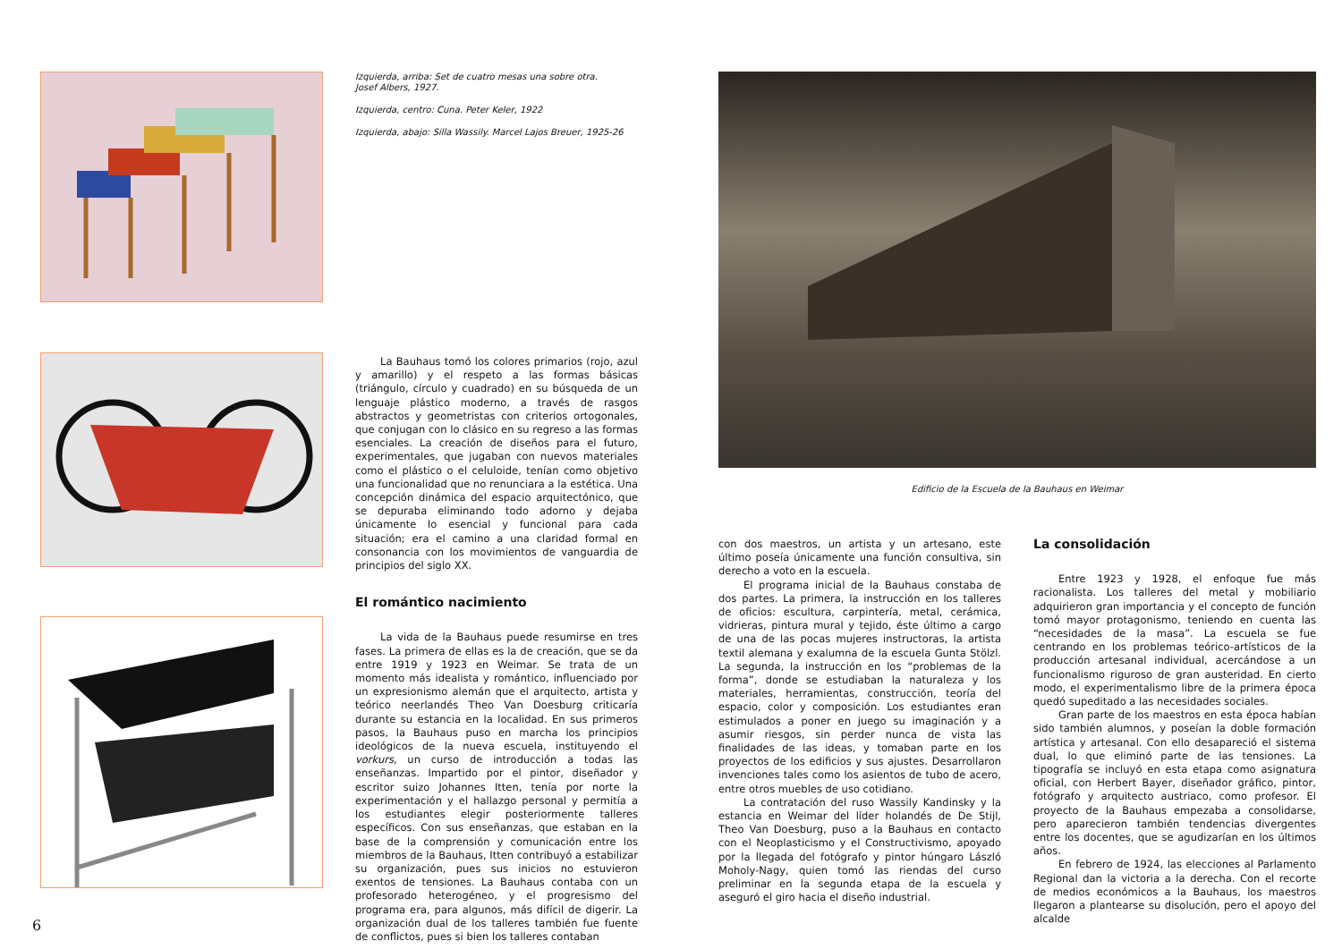Izquierda, arriba: Set de cuatro mesas una sobre otra.
Josef Albers, 1927.
Izquierda, centro: Cuna. Peter Keler, 1922
Izquierda, abajo: Silla Wassily. Marcel Lajos Breuer, 1925-26
La Bauhaus tomó los colores primarios (rojo, azul y amarillo) y el respeto a las formas básicas (triángulo, círculo y cuadrado) en su búsqueda de un lenguaje plástico moderno, a través de rasgos abstractos y geometristas con criterios ortogonales, que conjugan con lo clásico en su regreso a las formas esenciales. La creación de diseños para el futuro, experimentales, que jugaban con nuevos materiales como el plástico o el celuloide, tenían como objetivo una funcionalidad que no renunciara a la estética. Una concepción dinámica del espacio arquitectónico, que se depuraba eliminando todo adorno y dejaba únicamente lo esencial y funcional para cada situación; era el camino a una claridad formal en consonancia con los movimientos de vanguardia de principios del siglo XX.
El romántico nacimiento
La vida de la Bauhaus puede resumirse en tres fases. La primera de ellas es la de creación, que se da entre 1919 y 1923 en Weimar. Se trata de un momento más idealista y romántico, influenciado por un expresionismo alemán que el arquitecto, artista y teórico neerlandés Theo Van Doesburg criticaría durante su estancia en la localidad. En sus primeros pasos, la Bauhaus puso en marcha los principios ideológicos de la nueva escuela, instituyendo el vorkurs, un curso de introducción a todas las enseñanzas. Impartido por el pintor, diseñador y escritor suizo Johannes Itten, tenía por norte la experimentación y el hallazgo personal y permitía a los estudiantes elegir posteriormente talleres específicos. Con sus enseñanzas, que estaban en la base de la comprensión y comunicación entre los miembros de la Bauhaus, Itten contribuyó a estabilizar su organización, pues sus inicios no estuvieron exentos de tensiones. La Bauhaus contaba con un profesorado heterogéneo, y el progresismo del programa era, para algunos, más difícil de digerir. La organización dual de los talleres también fue fuente de conflictos, pues si bien los talleres contaban
Edificio de la Escuela de la Bauhaus en Weimar
con dos maestros, un artista y un artesano, este último poseía únicamente una función consultiva, sin derecho a voto en la escuela.
El programa inicial de la Bauhaus constaba de dos partes. La primera, la instrucción en los talleres de oficios: escultura, carpintería, metal, cerámica, vidrieras, pintura mural y tejido, éste último a cargo de una de las pocas mujeres instructoras, la artista textil alemana y exalumna de la escuela Gunta Stölzl. La segunda, la instrucción en los “problemas de la forma”, donde se estudiaban la naturaleza y los materiales, herramientas, construcción, teoría del espacio, color y composición. Los estudiantes eran estimulados a poner en juego su imaginación y a asumir riesgos, sin perder nunca de vista las finalidades de las ideas, y tomaban parte en los proyectos de los edificios y sus ajustes. Desarrollaron invenciones tales como los asientos de tubo de acero, entre otros muebles de uso cotidiano.
La contratación del ruso Wassily Kandinsky y la estancia en Weimar del líder holandés de De Stijl, Theo Van Doesburg, puso a la Bauhaus en contacto con el Neoplasticismo y el Constructivismo, apoyado por la llegada del fotógrafo y pintor húngaro László Moholy-Nagy, quien tomó las riendas del curso preliminar en la segunda etapa de la escuela y aseguró el giro hacia el diseño industrial.
La consolidación
Entre 1923 y 1928, el enfoque fue más racionalista. Los talleres del metal y mobiliario adquirieron gran importancia y el concepto de función tomó mayor protagonismo, teniendo en cuenta las “necesidades de la masa”. La escuela se fue centrando en los problemas teórico-artísticos de la producción artesanal individual, acercándose a un funcionalismo riguroso de gran austeridad. En cierto modo, el experimentalismo libre de la primera época quedó supeditado a las necesidades sociales.
Gran parte de los maestros en esta época habían sido también alumnos, y poseían la doble formación artística y artesanal. Con ello desapareció el sistema dual, lo que eliminó parte de las tensiones. La tipografía se incluyó en esta etapa como asignatura oficial, con Herbert Bayer, diseñador gráfico, pintor, fotógrafo y arquitecto austriaco, como profesor. El proyecto de la Bauhaus empezaba a consolidarse, pero aparecieron también tendencias divergentes entre los docentes, que se agudizarían en los últimos años.
En febrero de 1924, las elecciones al Parlamento Regional dan la victoria a la derecha. Con el recorte de medios económicos a la Bauhaus, los maestros llegaron a plantearse su disolución, pero el apoyo del alcalde
6